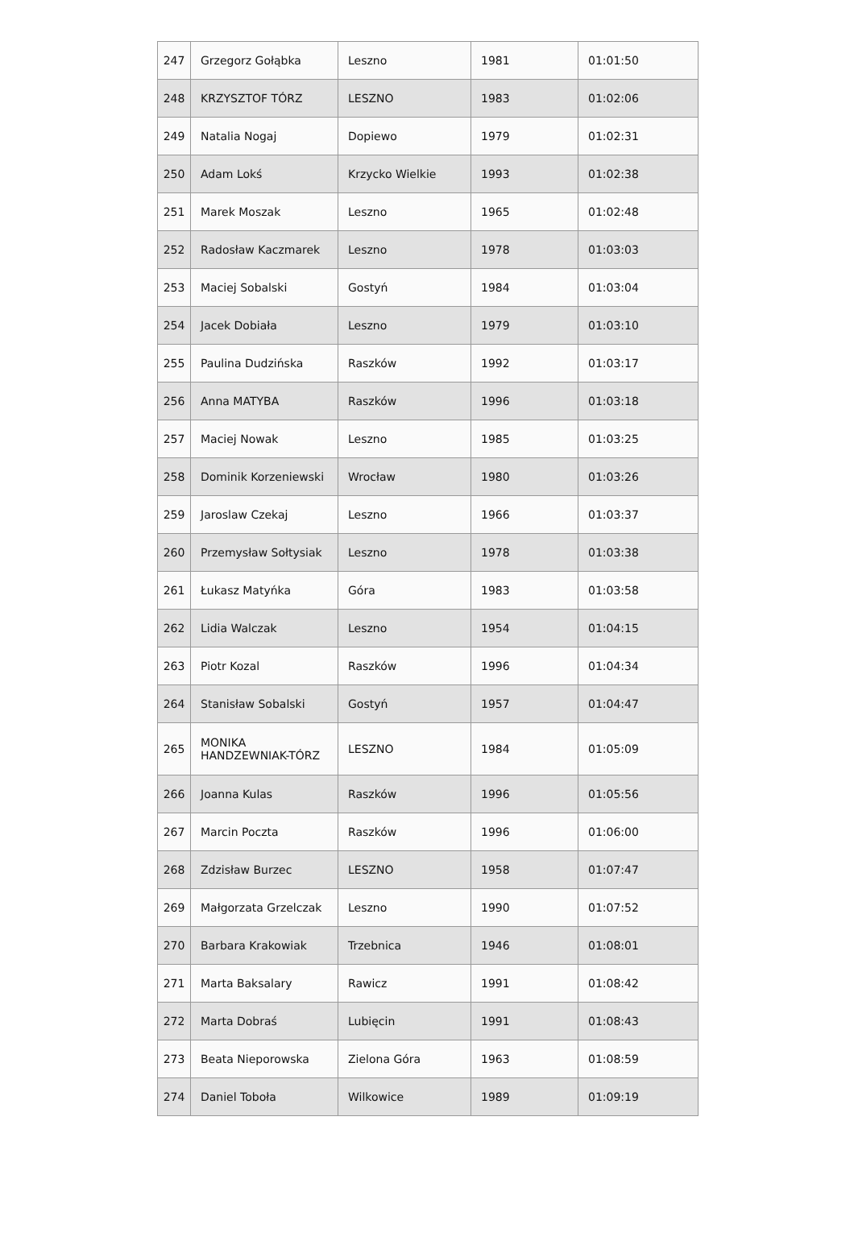| 247 | Grzegorz Gołąbka | Leszno | 1981 | 01:01:50 |
| 248 | KRZYSZTOF TÓRZ | LESZNO | 1983 | 01:02:06 |
| 249 | Natalia Nogaj | Dopiewo | 1979 | 01:02:31 |
| 250 | Adam Lokś | Krzycko Wielkie | 1993 | 01:02:38 |
| 251 | Marek Moszak | Leszno | 1965 | 01:02:48 |
| 252 | Radosław Kaczmarek | Leszno | 1978 | 01:03:03 |
| 253 | Maciej Sobalski | Gostyń | 1984 | 01:03:04 |
| 254 | Jacek Dobiała | Leszno | 1979 | 01:03:10 |
| 255 | Paulina Dudzińska | Raszków | 1992 | 01:03:17 |
| 256 | Anna MATYBA | Raszków | 1996 | 01:03:18 |
| 257 | Maciej Nowak | Leszno | 1985 | 01:03:25 |
| 258 | Dominik Korzeniewski | Wrocław | 1980 | 01:03:26 |
| 259 | Jaroslaw Czekaj | Leszno | 1966 | 01:03:37 |
| 260 | Przemysław Sołtysiak | Leszno | 1978 | 01:03:38 |
| 261 | Łukasz Matyńka | Góra | 1983 | 01:03:58 |
| 262 | Lidia Walczak | Leszno | 1954 | 01:04:15 |
| 263 | Piotr Kozal | Raszków | 1996 | 01:04:34 |
| 264 | Stanisław Sobalski | Gostyń | 1957 | 01:04:47 |
| 265 | MONIKA HANDZEWNIAK-TÓRZ | LESZNO | 1984 | 01:05:09 |
| 266 | Joanna Kulas | Raszków | 1996 | 01:05:56 |
| 267 | Marcin Poczta | Raszków | 1996 | 01:06:00 |
| 268 | Zdzisław Burzec | LESZNO | 1958 | 01:07:47 |
| 269 | Małgorzata Grzelczak | Leszno | 1990 | 01:07:52 |
| 270 | Barbara Krakowiak | Trzebnica | 1946 | 01:08:01 |
| 271 | Marta Baksalary | Rawicz | 1991 | 01:08:42 |
| 272 | Marta Dobraś | Lubięcin | 1991 | 01:08:43 |
| 273 | Beata Nieporowska | Zielona Góra | 1963 | 01:08:59 |
| 274 | Daniel Toboła | Wilkowice | 1989 | 01:09:19 |